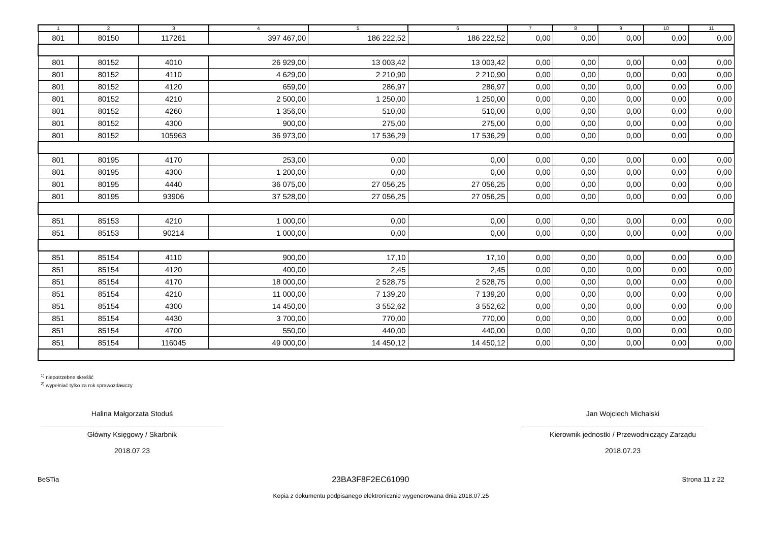| 1 | 2 | 3 | 4 | 5 | 6 | 7 | 8 | 9 | 10 | 11 |
| --- | --- | --- | --- | --- | --- | --- | --- | --- | --- | --- |
| 801 | 80150 | 117261 | 397 467,00 | 186 222,52 | 186 222,52 | 0,00 | 0,00 | 0,00 | 0,00 | 0,00 |
| 801 | 80152 | 4010 | 26 929,00 | 13 003,42 | 13 003,42 | 0,00 | 0,00 | 0,00 | 0,00 | 0,00 |
| 801 | 80152 | 4110 | 4 629,00 | 2 210,90 | 2 210,90 | 0,00 | 0,00 | 0,00 | 0,00 | 0,00 |
| 801 | 80152 | 4120 | 659,00 | 286,97 | 286,97 | 0,00 | 0,00 | 0,00 | 0,00 | 0,00 |
| 801 | 80152 | 4210 | 2 500,00 | 1 250,00 | 1 250,00 | 0,00 | 0,00 | 0,00 | 0,00 | 0,00 |
| 801 | 80152 | 4260 | 1 356,00 | 510,00 | 510,00 | 0,00 | 0,00 | 0,00 | 0,00 | 0,00 |
| 801 | 80152 | 4300 | 900,00 | 275,00 | 275,00 | 0,00 | 0,00 | 0,00 | 0,00 | 0,00 |
| 801 | 80152 | 105963 | 36 973,00 | 17 536,29 | 17 536,29 | 0,00 | 0,00 | 0,00 | 0,00 | 0,00 |
| 801 | 80195 | 4170 | 253,00 | 0,00 | 0,00 | 0,00 | 0,00 | 0,00 | 0,00 | 0,00 |
| 801 | 80195 | 4300 | 1 200,00 | 0,00 | 0,00 | 0,00 | 0,00 | 0,00 | 0,00 | 0,00 |
| 801 | 80195 | 4440 | 36 075,00 | 27 056,25 | 27 056,25 | 0,00 | 0,00 | 0,00 | 0,00 | 0,00 |
| 801 | 80195 | 93906 | 37 528,00 | 27 056,25 | 27 056,25 | 0,00 | 0,00 | 0,00 | 0,00 | 0,00 |
| 851 | 85153 | 4210 | 1 000,00 | 0,00 | 0,00 | 0,00 | 0,00 | 0,00 | 0,00 | 0,00 |
| 851 | 85153 | 90214 | 1 000,00 | 0,00 | 0,00 | 0,00 | 0,00 | 0,00 | 0,00 | 0,00 |
| 851 | 85154 | 4110 | 900,00 | 17,10 | 17,10 | 0,00 | 0,00 | 0,00 | 0,00 | 0,00 |
| 851 | 85154 | 4120 | 400,00 | 2,45 | 2,45 | 0,00 | 0,00 | 0,00 | 0,00 | 0,00 |
| 851 | 85154 | 4170 | 18 000,00 | 2 528,75 | 2 528,75 | 0,00 | 0,00 | 0,00 | 0,00 | 0,00 |
| 851 | 85154 | 4210 | 11 000,00 | 7 139,20 | 7 139,20 | 0,00 | 0,00 | 0,00 | 0,00 | 0,00 |
| 851 | 85154 | 4300 | 14 450,00 | 3 552,62 | 3 552,62 | 0,00 | 0,00 | 0,00 | 0,00 | 0,00 |
| 851 | 85154 | 4430 | 3 700,00 | 770,00 | 770,00 | 0,00 | 0,00 | 0,00 | 0,00 | 0,00 |
| 851 | 85154 | 4700 | 550,00 | 440,00 | 440,00 | 0,00 | 0,00 | 0,00 | 0,00 | 0,00 |
| 851 | 85154 | 116045 | 49 000,00 | 14 450,12 | 14 450,12 | 0,00 | 0,00 | 0,00 | 0,00 | 0,00 |
<sup>1)</sup> niepotrzebne skreślić
<sup>2)</sup> wypełniać tylko za rok sprawozdawczy
Halina Małgorzata Stoduś
Główny Księgowy / Skarbnik
2018.07.23
Jan Wojciech Michalski
Kierownik jednostki / Przewodniczący Zarządu
2018.07.23
BeSTia 23BA3F8F2EC61090 Strona 11 z 22
Kopia z dokumentu podpisanego elektronicznie wygenerowana dnia 2018.07.25